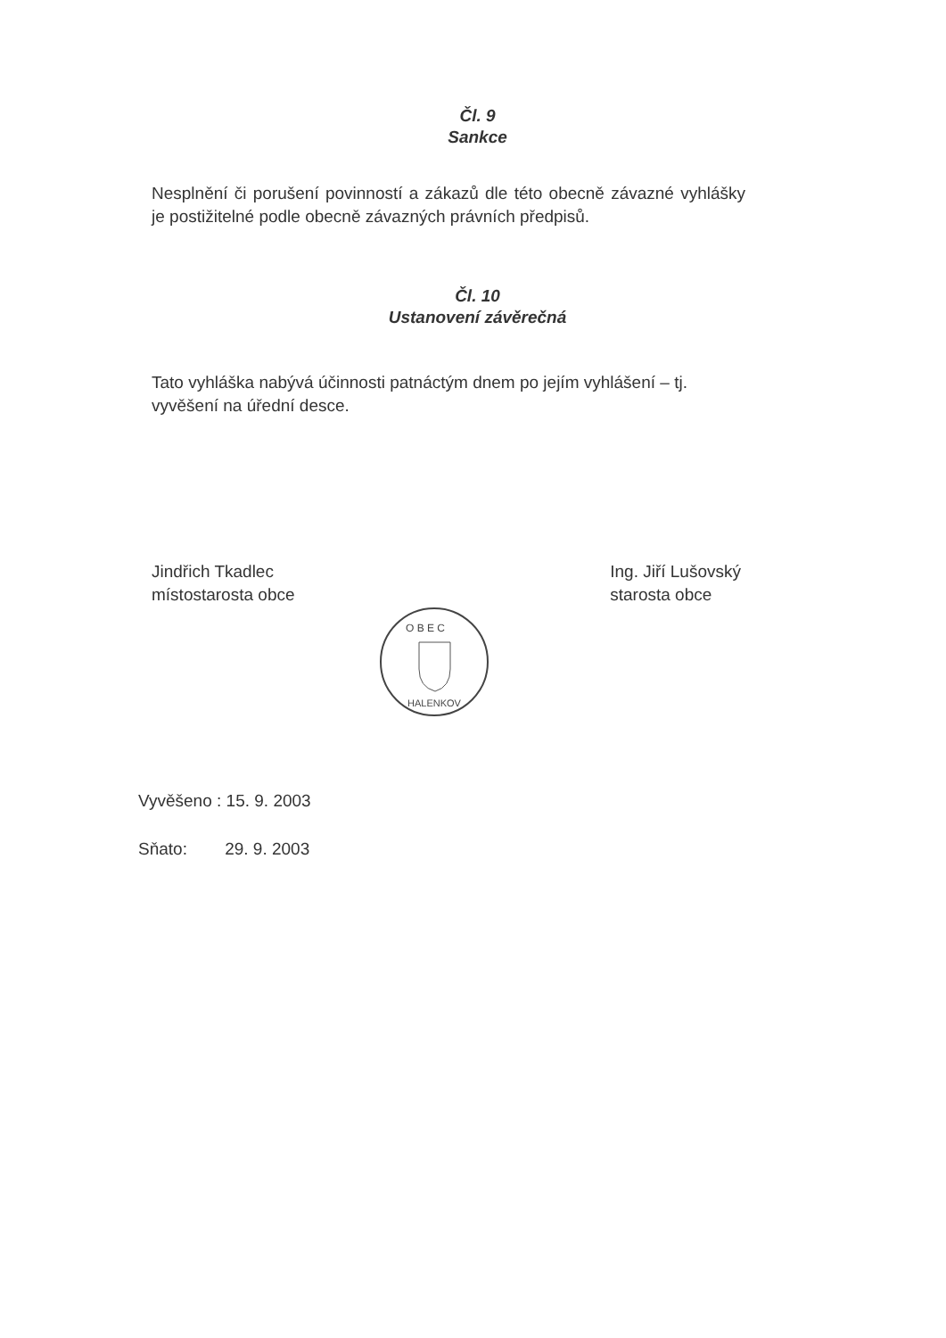Čl. 9
Sankce
Nesplnění či porušení povinností a zákazů dle této obecně závazné vyhlášky je postižitelné podle obecně závazných právních předpisů.
Čl. 10
Ustanovení závěrečná
Tato vyhláška nabývá účinnosti patnáctým dnem po jejím vyhlášení – tj. vyvěšení na úřední desce.
Jindřich Tkadlec
místostarosta obce
Ing. Jiří Lušovský
starosta obce
O B E C
HALENKOV
Vyvěšeno : 15. 9. 2003
Sňato: 29. 9. 2003